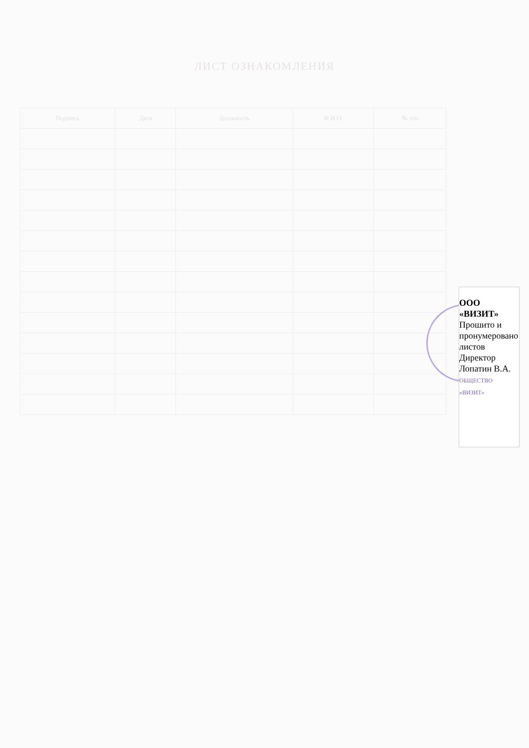ЛИСТ ОЗНАКОМЛЕНИЯ
| Подпись | Дата | Должность | Ф.И.О. | № п/п |
| --- | --- | --- | --- | --- |
ООО «ВИЗИТ»
Прошито и пронумеровано
листов
Директор Лопатин В.А.
ОБЩЕСТВО «ВИЗИТ»